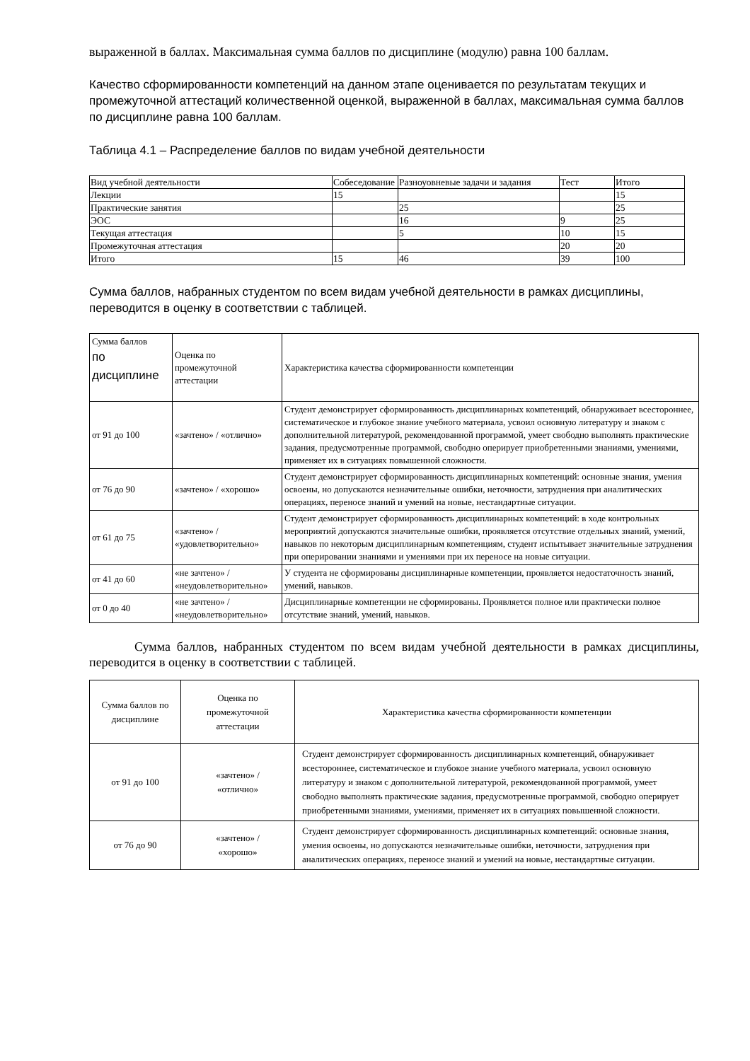выраженной в баллах. Максимальная сумма баллов по дисциплине (модулю) равна 100 баллам.
Качество сформированности компетенций на данном этапе оценивается по результатам текущих и промежуточной аттестаций количественной оценкой, выраженной в баллах, максимальная сумма баллов по дисциплине равна 100 баллам.
Таблица 4.1 – Распределение баллов по видам учебной деятельности
| Вид учебной деятельности | Собеседование | Разноуовневые задачи и задания | Тест | Итого |
| Лекции | 15 | | | 15 |
| Практические занятия | | 25 | | 25 |
| ЭОС | | 16 | 9 | 25 |
| Текущая аттестация | | 5 | 10 | 15 |
| Промежуточная аттестация | | | 20 | 20 |
| Итого | 15 | 46 | 39 | 100 |
Сумма баллов, набранных студентом по всем видам учебной деятельности в рамках дисциплины, переводится в оценку в соответствии с таблицей.
| Сумма баллов по дисциплине | Оценка по промежуточной аттестации | Характеристика качества сформированности компетенции |
| от 91 до 100 | «зачтено» / «отлично» | Студент демонстрирует сформированность дисциплинарных компетенций, обнаруживает всестороннее, систематическое и глубокое знание учебного материала, усвоил основную литературу и знаком с дополнительной литературой, рекомендованной программой, умеет свободно выполнять практические задания, предусмотренные программой, свободно оперирует приобретенными знаниями, умениями, применяет их в ситуациях повышенной сложности. |
| от 76 до 90 | «зачтено» / «хорошо» | Студент демонстрирует сформированность дисциплинарных компетенций: основные знания, умения освоены, но допускаются незначительные ошибки, неточности, затруднения при аналитических операциях, переносе знаний и умений на новые, нестандартные ситуации. |
| от 61 до 75 | «зачтено» / «удовлетворительно» | Студент демонстрирует сформированность дисциплинарных компетенций: в ходе контрольных мероприятий допускаются значительные ошибки, проявляется отсутствие отдельных знаний, умений, навыков по некоторым дисциплинарным компетенциям, студент испытывает значительные затруднения при оперировании знаниями и умениями при их переносе на новые ситуации. |
| от 41 до 60 | «не зачтено» / «неудовлетворительно» | У студента не сформированы дисциплинарные компетенции, проявляется недостаточность знаний, умений, навыков. |
| от 0 до 40 | «не зачтено» / «неудовлетворительно» | Дисциплинарные компетенции не сформированы. Проявляется полное или практически полное отсутствие знаний, умений, навыков. |
Сумма баллов, набранных студентом по всем видам учебной деятельности в рамках дисциплины, переводится в оценку в соответствии с таблицей.
| Сумма баллов по дисциплине | Оценка по промежуточной аттестации | Характеристика качества сформированности компетенции |
| от 91 до 100 | «зачтено» / «отлично» | Студент демонстрирует сформированность дисциплинарных компетенций, обнаруживает всестороннее, систематическое и глубокое знание учебного материала, усвоил основную литературу и знаком с дополнительной литературой, рекомендованной программой, умеет свободно выполнять практические задания, предусмотренные программой, свободно оперирует приобретенными знаниями, умениями, применяет их в ситуациях повышенной сложности. |
| от 76 до 90 | «зачтено» / «хорошо» | Студент демонстрирует сформированность дисциплинарных компетенций: основные знания, умения освоены, но допускаются незначительные ошибки, неточности, затруднения при аналитических операциях, переносе знаний и умений на новые, нестандартные ситуации. |